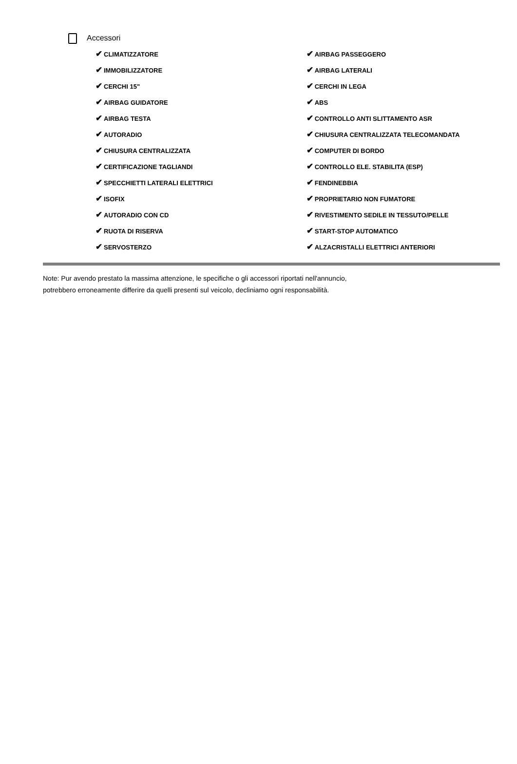Accessori
| ✔ CLIMATIZZATORE | ✔ AIRBAG PASSEGGERO |
| ✔ IMMOBILIZZATORE | ✔ AIRBAG LATERALI |
| ✔ CERCHI 15" | ✔ CERCHI IN LEGA |
| ✔ AIRBAG GUIDATORE | ✔ ABS |
| ✔ AIRBAG TESTA | ✔ CONTROLLO ANTI SLITTAMENTO ASR |
| ✔ AUTORADIO | ✔ CHIUSURA CENTRALIZZATA TELECOMANDATA |
| ✔ CHIUSURA CENTRALIZZATA | ✔ COMPUTER DI BORDO |
| ✔ CERTIFICAZIONE TAGLIANDI | ✔ CONTROLLO ELE. STABILITA (ESP) |
| ✔ SPECCHIETTI LATERALI ELETTRICI | ✔ FENDINEBBIA |
| ✔ ISOFIX | ✔ PROPRIETARIO NON FUMATORE |
| ✔ AUTORADIO CON CD | ✔ RIVESTIMENTO SEDILE IN TESSUTO/PELLE |
| ✔ RUOTA DI RISERVA | ✔ START-STOP AUTOMATICO |
| ✔ SERVOSTERZO | ✔ ALZACRISTALLI ELETTRICI ANTERIORI |
Note: Pur avendo prestato la massima attenzione, le specifiche o gli accessori riportati nell'annuncio,
potrebbero erroneamente differire da quelli presenti sul veicolo, decliniamo ogni responsabilità.